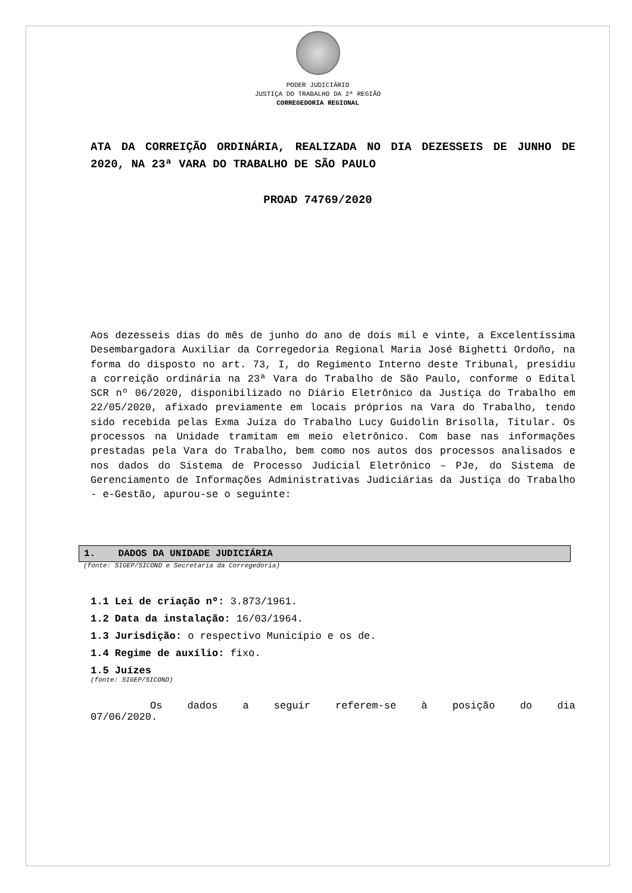PODER JUDICIÁRIO
JUSTIÇA DO TRABALHO DA 2ª REGIÃO
CORREGEDORIA REGIONAL
ATA DA CORREIÇÃO ORDINÁRIA, REALIZADA NO DIA DEZESSEIS DE JUNHO DE 2020, NA 23ª VARA DO TRABALHO DE SÃO PAULO
PROAD 74769/2020
Aos dezesseis dias do mês de junho do ano de dois mil e vinte, a Excelentíssima Desembargadora Auxiliar da Corregedoria Regional Maria José Bighetti Ordoño, na forma do disposto no art. 73, I, do Regimento Interno deste Tribunal, presidiu a correição ordinária na 23ª Vara do Trabalho de São Paulo, conforme o Edital SCR nº 06/2020, disponibilizado no Diário Eletrônico da Justiça do Trabalho em 22/05/2020, afixado previamente em locais próprios na Vara do Trabalho, tendo sido recebida pelas Exma Juíza do Trabalho Lucy Guidolin Brisolla, Titular. Os processos na Unidade tramitam em meio eletrônico. Com base nas informações prestadas pela Vara do Trabalho, bem como nos autos dos processos analisados e nos dados do Sistema de Processo Judicial Eletrônico – PJe, do Sistema de Gerenciamento de Informações Administrativas Judiciárias da Justiça do Trabalho - e-Gestão, apurou-se o seguinte:
1. DADOS DA UNIDADE JUDICIÁRIA
(fonte: SIGEP/SICOND e Secretaria da Corregedoria)
1.1 Lei de criação nº: 3.873/1961.
1.2 Data da instalação: 16/03/1964.
1.3 Jurisdição: o respectivo Município e os de.
1.4 Regime de auxílio: fixo.
1.5 Juízes
(fonte: SIGEP/SICOND)
Os dados a seguir referem-se à posição do dia
07/06/2020.